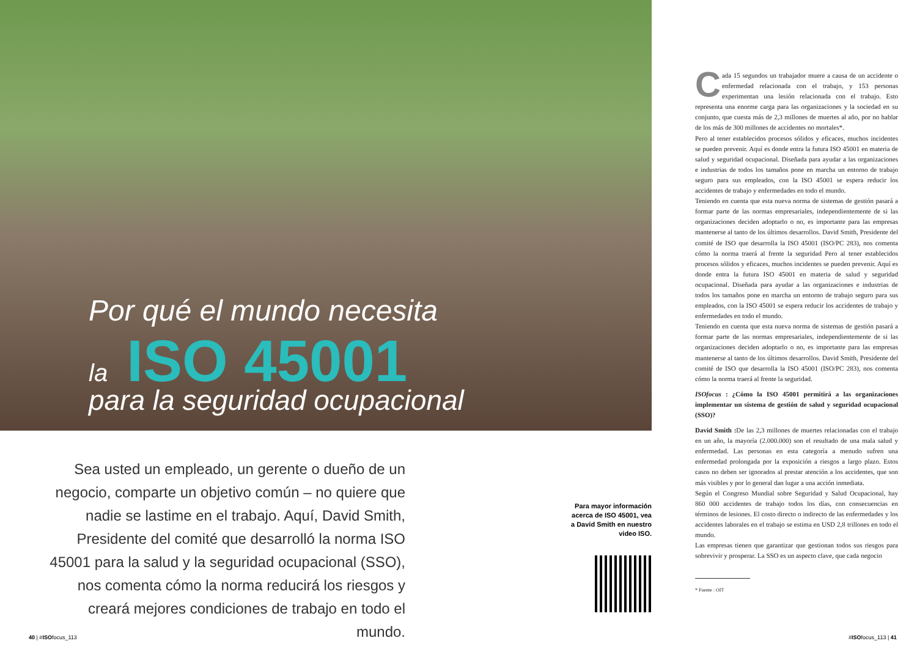Por qué el mundo necesita
la ISO 45001
para la seguridad ocupacional
Sea usted un empleado, un gerente o dueño de un negocio, comparte un objetivo común – no quiere que nadie se lastime en el trabajo. Aquí, David Smith, Presidente del comité que desarrolló la norma ISO 45001 para la salud y la seguridad ocupacional (SSO), nos comenta cómo la norma reducirá los riesgos y creará mejores condiciones de trabajo en todo el mundo.
Para mayor información acerca de ISO 45001, vea a David Smith en nuestro video ISO.
40 | #ISOfocus_113
Cada 15 segundos un trabajador muere a causa de un accidente o enfermedad relacionada con el trabajo, y 153 personas experimentan una lesión relacionada con el trabajo. Esto representa una enorme carga para las organizaciones y la sociedad en su conjunto, que cuesta más de 2,3 millones de muertes al año, por no hablar de los más de 300 millones de accidentes no mortales*.
Pero al tener establecidos procesos sólidos y eficaces, muchos incidentes se pueden prevenir. Aquí es donde entra la futura ISO 45001 en materia de salud y seguridad ocupacional. Diseñada para ayudar a las organizaciones e industrias de todos los tamaños pone en marcha un entorno de trabajo seguro para sus empleados, con la ISO 45001 se espera reducir los accidentes de trabajo y enfermedades en todo el mundo.
Teniendo en cuenta que esta nueva norma de sistemas de gestión pasará a formar parte de las normas empresariales, independientemente de si las organizaciones deciden adoptarlo o no, es importante para las empresas mantenerse al tanto de los últimos desarrollos. David Smith, Presidente del comité de ISO que desarrolla la ISO 45001 (ISO/PC 283), nos comenta cómo la norma traerá al frente la seguridad Pero al tener establecidos procesos sólidos y eficaces, muchos incidentes se pueden prevenir. Aquí es donde entra la futura ISO 45001 en materia de salud y seguridad ocupacional. Diseñada para ayudar a las organizaciones e industrias de todos los tamaños pone en marcha un entorno de trabajo seguro para sus empleados, con la ISO 45001 se espera reducir los accidentes de trabajo y enfermedades en todo el mundo.
Teniendo en cuenta que esta nueva norma de sistemas de gestión pasará a formar parte de las normas empresariales, independientemente de si las organizaciones deciden adoptarlo o no, es importante para las empresas mantenerse al tanto de los últimos desarrollos. David Smith, Presidente del comité de ISO que desarrolla la ISO 45001 (ISO/PC 283), nos comenta cómo la norma traerá al frente la seguridad.
ISOfocus : ¿Cómo la ISO 45001 permitirá a las organizaciones implementar un sistema de gestión de salud y seguridad ocupacional (SSO)?
David Smith : De las 2,3 millones de muertes relacionadas con el trabajo en un año, la mayoría (2.000.000) son el resultado de una mala salud y enfermedad. Las personas en esta categoría a menudo sufren una enfermedad prolongada por la exposición a riesgos a largo plazo. Estos casos no deben ser ignorados al prestar atención a los accidentes, que son más visibles y por lo general dan lugar a una acción inmediata.
Según el Congreso Mundial sobre Seguridad y Salud Ocupacional, hay 860 000 accidentes de trabajo todos los días, con consecuencias en términos de lesiones. El costo directo o indirecto de las enfermedades y los accidentes laborales en el trabajo se estima en USD 2,8 trillones en todo el mundo.
Las empresas tienen que garantizar que gestionan todos sus riesgos para sobrevivir y prosperar. La SSO es un aspecto clave, que cada negocio
* Fuente : OIT
#ISOfocus_113 | 41